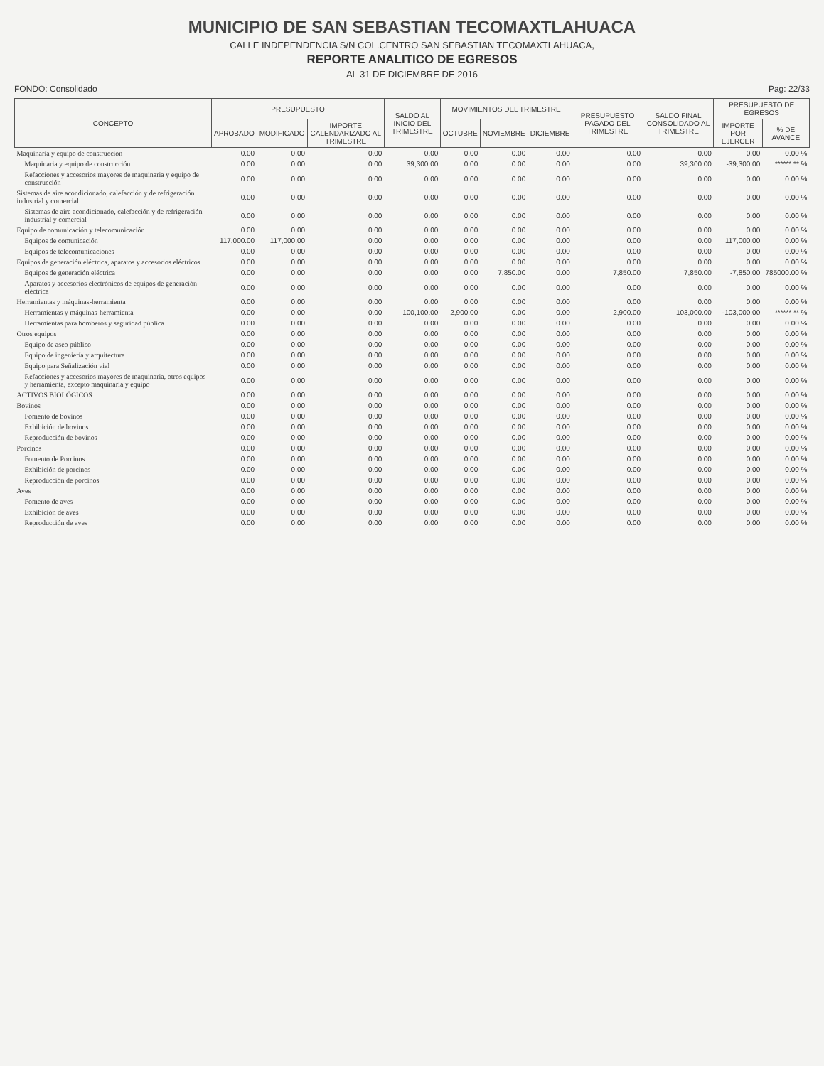MUNICIPIO DE SAN SEBASTIAN TECOMAXTLAHUACA
CALLE INDEPENDENCIA S/N COL.CENTRO SAN SEBASTIAN TECOMAXTLAHUACA,
REPORTE ANALITICO DE EGRESOS
AL 31 DE DICIEMBRE DE 2016
FONDO: Consolidado Pag: 22/33
| CONCEPTO | PRESUPUESTO | | | SALDO AL INICIO DEL TRIMESTRE | MOVIMIENTOS DEL TRIMESTRE | | | PRESUPUESTO PAGADO DEL TRIMESTRE | SALDO FINAL CONSOLIDADO AL TRIMESTRE | PRESUPUESTO DE EGRESOS | |
| --- | --- | --- | --- | --- | --- | --- | --- | --- | --- | --- | --- |
| | APROBADO | MODIFICADO | IMPORTE CALENDARIZADO AL TRIMESTRE | | OCTUBRE | NOVIEMBRE | DICIEMBRE | | | IMPORTE POR EJERCER | % DE AVANCE |
| Maquinaria y equipo de construcción | 0.00 | 0.00 | 0.00 | 0.00 | 0.00 | 0.00 | 0.00 | 0.00 | 0.00 | 0.00 | 0.00 % |
| Maquinaria y equipo de construcción | 0.00 | 0.00 | 0.00 | 39,300.00 | 0.00 | 0.00 | 0.00 | 0.00 | 39,300.00 | -39,300.00 | ****** ** % |
| Refacciones y accesorios mayores de maquinaria y equipo de construcción | 0.00 | 0.00 | 0.00 | 0.00 | 0.00 | 0.00 | 0.00 | 0.00 | 0.00 | 0.00 | 0.00 % |
| Sistemas de aire acondicionado, calefacción y de refrigeración industrial y comercial | 0.00 | 0.00 | 0.00 | 0.00 | 0.00 | 0.00 | 0.00 | 0.00 | 0.00 | 0.00 | 0.00 % |
| Sistemas de aire acondicionado, calefacción y de refrigeración industrial y comercial | 0.00 | 0.00 | 0.00 | 0.00 | 0.00 | 0.00 | 0.00 | 0.00 | 0.00 | 0.00 | 0.00 % |
| Equipo de comunicación y telecomunicación | 0.00 | 0.00 | 0.00 | 0.00 | 0.00 | 0.00 | 0.00 | 0.00 | 0.00 | 0.00 | 0.00 % |
| Equipos de comunicación | 117,000.00 | 117,000.00 | 0.00 | 0.00 | 0.00 | 0.00 | 0.00 | 0.00 | 0.00 | 117,000.00 | 0.00 % |
| Equipos de telecomunicaciones | 0.00 | 0.00 | 0.00 | 0.00 | 0.00 | 0.00 | 0.00 | 0.00 | 0.00 | 0.00 | 0.00 % |
| Equipos de generación eléctrica, aparatos y accesorios eléctricos | 0.00 | 0.00 | 0.00 | 0.00 | 0.00 | 0.00 | 0.00 | 0.00 | 0.00 | 0.00 | 0.00 % |
| Equipos de generación eléctrica | 0.00 | 0.00 | 0.00 | 0.00 | 0.00 | 7,850.00 | 0.00 | 7,850.00 | 7,850.00 | -7,850.00 | 785000.00 % |
| Aparatos y accesorios electrónicos de equipos de generación eléctrica | 0.00 | 0.00 | 0.00 | 0.00 | 0.00 | 0.00 | 0.00 | 0.00 | 0.00 | 0.00 | 0.00 % |
| Herramientas y máquinas-herramienta | 0.00 | 0.00 | 0.00 | 0.00 | 0.00 | 0.00 | 0.00 | 0.00 | 0.00 | 0.00 | 0.00 % |
| Herramientas y máquinas-herramienta | 0.00 | 0.00 | 0.00 | 100,100.00 | 2,900.00 | 0.00 | 0.00 | 2,900.00 | 103,000.00 | -103,000.00 | ****** ** % |
| Herramientas para bomberos y seguridad pública | 0.00 | 0.00 | 0.00 | 0.00 | 0.00 | 0.00 | 0.00 | 0.00 | 0.00 | 0.00 | 0.00 % |
| Otros equipos | 0.00 | 0.00 | 0.00 | 0.00 | 0.00 | 0.00 | 0.00 | 0.00 | 0.00 | 0.00 | 0.00 % |
| Equipo de aseo público | 0.00 | 0.00 | 0.00 | 0.00 | 0.00 | 0.00 | 0.00 | 0.00 | 0.00 | 0.00 | 0.00 % |
| Equipo de ingeniería y arquitectura | 0.00 | 0.00 | 0.00 | 0.00 | 0.00 | 0.00 | 0.00 | 0.00 | 0.00 | 0.00 | 0.00 % |
| Equipo para Señalización vial | 0.00 | 0.00 | 0.00 | 0.00 | 0.00 | 0.00 | 0.00 | 0.00 | 0.00 | 0.00 | 0.00 % |
| Refacciones y accesorios mayores de maquinaria, otros equipos y herramienta, excepto maquinaria y equipo | 0.00 | 0.00 | 0.00 | 0.00 | 0.00 | 0.00 | 0.00 | 0.00 | 0.00 | 0.00 | 0.00 % |
| ACTIVOS BIOLÓGICOS | 0.00 | 0.00 | 0.00 | 0.00 | 0.00 | 0.00 | 0.00 | 0.00 | 0.00 | 0.00 | 0.00 % |
| Bovinos | 0.00 | 0.00 | 0.00 | 0.00 | 0.00 | 0.00 | 0.00 | 0.00 | 0.00 | 0.00 | 0.00 % |
| Fomento de bovinos | 0.00 | 0.00 | 0.00 | 0.00 | 0.00 | 0.00 | 0.00 | 0.00 | 0.00 | 0.00 | 0.00 % |
| Exhibición de bovinos | 0.00 | 0.00 | 0.00 | 0.00 | 0.00 | 0.00 | 0.00 | 0.00 | 0.00 | 0.00 | 0.00 % |
| Reproducción de bovinos | 0.00 | 0.00 | 0.00 | 0.00 | 0.00 | 0.00 | 0.00 | 0.00 | 0.00 | 0.00 | 0.00 % |
| Porcinos | 0.00 | 0.00 | 0.00 | 0.00 | 0.00 | 0.00 | 0.00 | 0.00 | 0.00 | 0.00 | 0.00 % |
| Fomento de Porcinos | 0.00 | 0.00 | 0.00 | 0.00 | 0.00 | 0.00 | 0.00 | 0.00 | 0.00 | 0.00 | 0.00 % |
| Exhibición de porcinos | 0.00 | 0.00 | 0.00 | 0.00 | 0.00 | 0.00 | 0.00 | 0.00 | 0.00 | 0.00 | 0.00 % |
| Reproducción de porcinos | 0.00 | 0.00 | 0.00 | 0.00 | 0.00 | 0.00 | 0.00 | 0.00 | 0.00 | 0.00 | 0.00 % |
| Aves | 0.00 | 0.00 | 0.00 | 0.00 | 0.00 | 0.00 | 0.00 | 0.00 | 0.00 | 0.00 | 0.00 % |
| Fomento de aves | 0.00 | 0.00 | 0.00 | 0.00 | 0.00 | 0.00 | 0.00 | 0.00 | 0.00 | 0.00 | 0.00 % |
| Exhibición de aves | 0.00 | 0.00 | 0.00 | 0.00 | 0.00 | 0.00 | 0.00 | 0.00 | 0.00 | 0.00 | 0.00 % |
| Reproducción de aves | 0.00 | 0.00 | 0.00 | 0.00 | 0.00 | 0.00 | 0.00 | 0.00 | 0.00 | 0.00 | 0.00 % |